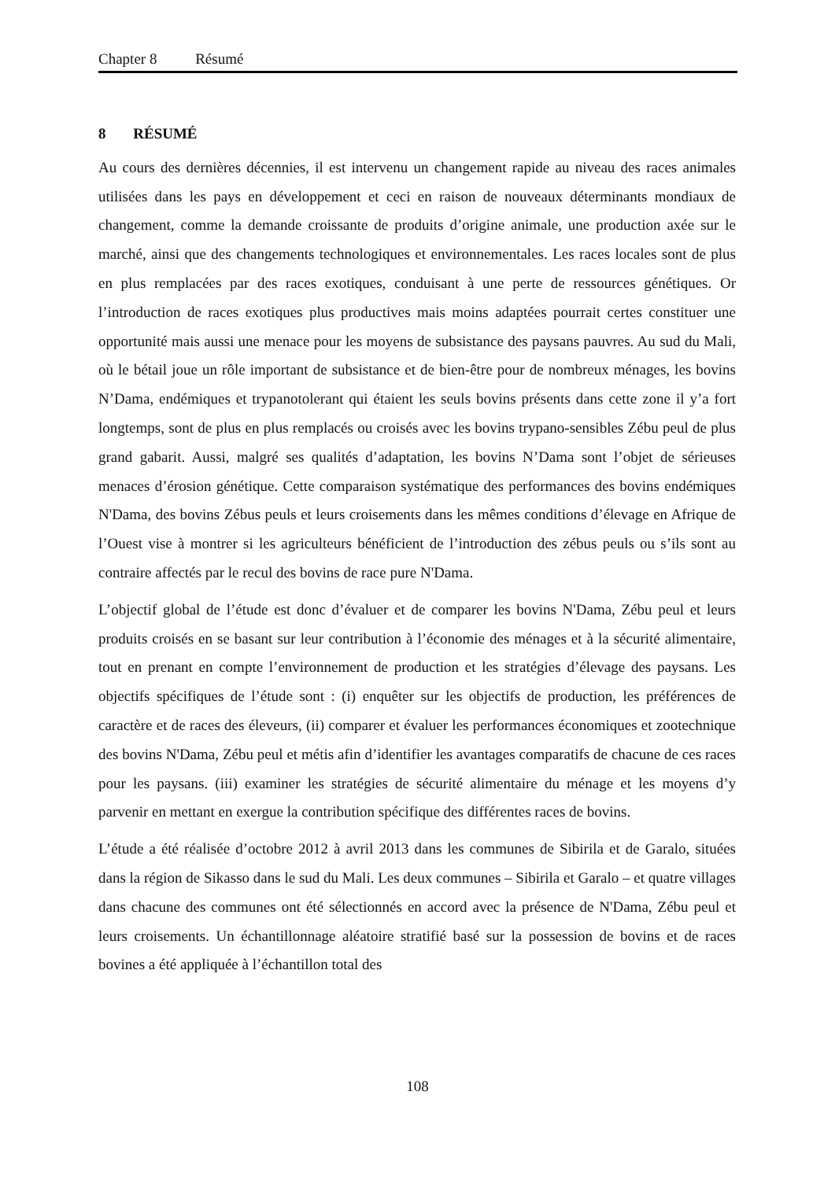Chapter 8 Résumé
8 RÉSUMÉ
Au cours des dernières décennies, il est intervenu un changement rapide au niveau des races animales utilisées dans les pays en développement et ceci en raison de nouveaux déterminants mondiaux de changement, comme la demande croissante de produits d’origine animale, une production axée sur le marché, ainsi que des changements technologiques et environnementales. Les races locales sont de plus en plus remplacées par des races exotiques, conduisant à une perte de ressources génétiques. Or l’introduction de races exotiques plus productives mais moins adaptées pourrait certes constituer une opportunité mais aussi une menace pour les moyens de subsistance des paysans pauvres. Au sud du Mali, où le bétail joue un rôle important de subsistance et de bien-être pour de nombreux ménages, les bovins N’Dama, endémiques et trypanotolerant qui étaient les seuls bovins présents dans cette zone il y’a fort longtemps, sont de plus en plus remplacés ou croisés avec les bovins trypano-sensibles Zébu peul de plus grand gabarit. Aussi, malgré ses qualités d’adaptation, les bovins N’Dama sont l’objet de sérieuses menaces d’érosion génétique. Cette comparaison systématique des performances des bovins endémiques N'Dama, des bovins Zébus peuls et leurs croisements dans les mêmes conditions d’élevage en Afrique de l’Ouest vise à montrer si les agriculteurs bénéficient de l’introduction des zébus peuls ou s’ils sont au contraire affectés par le recul des bovins de race pure N'Dama.
L’objectif global de l’étude est donc d’évaluer et de comparer les bovins N'Dama, Zébu peul et leurs produits croisés en se basant sur leur contribution à l’économie des ménages et à la sécurité alimentaire, tout en prenant en compte l’environnement de production et les stratégies d’élevage des paysans. Les objectifs spécifiques de l’étude sont : (i) enquêter sur les objectifs de production, les préférences de caractère et de races des éleveurs, (ii) comparer et évaluer les performances économiques et zootechnique des bovins N'Dama, Zébu peul et métis afin d’identifier les avantages comparatifs de chacune de ces races pour les paysans. (iii) examiner les stratégies de sécurité alimentaire du ménage et les moyens d’y parvenir en mettant en exergue la contribution spécifique des différentes races de bovins.
L’étude a été réalisée d’octobre 2012 à avril 2013 dans les communes de Sibirila et de Garalo, situées dans la région de Sikasso dans le sud du Mali. Les deux communes – Sibirila et Garalo – et quatre villages dans chacune des communes ont été sélectionnés en accord avec la présence de N'Dama, Zébu peul et leurs croisements. Un échantillonnage aléatoire stratifié basé sur la possession de bovins et de races bovines a été appliquée à l’échantillon total des
108